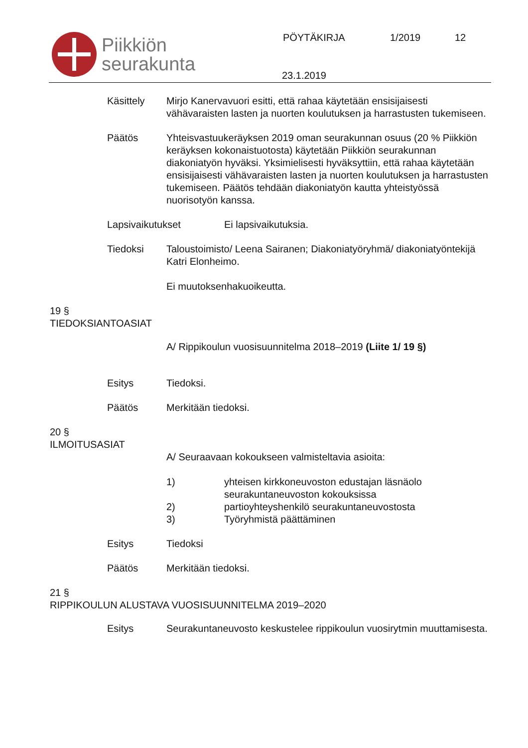Piikkiön
seurakunta
PÖYTÄKIRJA 1/2019 12
23.1.2019
Käsittely Mirjo Kanervavuori esitti, että rahaa käytetään ensisijaisesti vähävaraisten lasten ja nuorten koulutuksen ja harrastusten tukemiseen.
Päätös Yhteisvastuukeräyksen 2019 oman seurakunnan osuus (20 % Piikkiön keräyksen kokonaistuotosta) käytetään Piikkiön seurakunnan diakoniatyön hyväksi. Yksimielisesti hyväksyttiin, että rahaa käytetään ensisijaisesti vähävaraisten lasten ja nuorten koulutuksen ja harrastusten tukemiseen. Päätös tehdään diakoniatyön kautta yhteistyössä nuorisotyön kanssa.
Lapsivaikutukset Ei lapsivaikutuksia.
Tiedoksi Taloustoimisto/ Leena Sairanen; Diakoniatyöryhmä/ diakoniatyöntekijä Katri Elonheimo.
Ei muutoksenhakuoikeutta.
19 §
TIEDOKSIANTOASIAT
A/ Rippikoulun vuosisuunnitelma 2018–2019 (Liite 1/ 19 §)
Esitys Tiedoksi.
Päätös Merkitään tiedoksi.
20 §
ILMOITUSASIAT
A/ Seuraavaan kokoukseen valmisteltavia asioita:
1) yhteisen kirkkoneuvoston edustajan läsnäolo seurakuntaneuvoston kokouksissa
2) partioyhteyshenkilö seurakuntaneuvostosta
3) Työryhmistä päättäminen
Esitys Tiedoksi
Päätös Merkitään tiedoksi.
21 §
RIPPIKOULUN ALUSTAVA VUOSISUUNNITELMA 2019–2020
Esitys Seurakuntaneuvosto keskustelee rippikoulun vuosirytmin muuttamisesta.